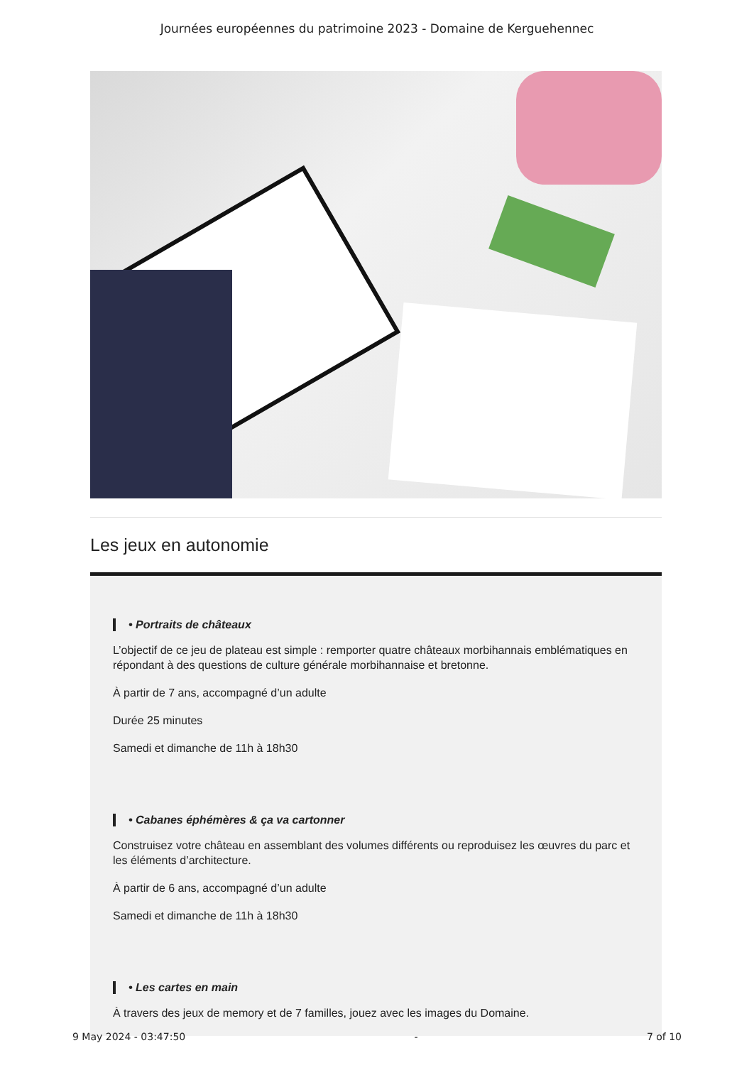Journées européennes du patrimoine 2023 - Domaine de Kerguehennec
Les jeux en autonomie
• Portraits de châteaux
L’objectif de ce jeu de plateau est simple : remporter quatre châteaux morbihannais emblématiques en répondant à des questions de culture générale morbihannaise et bretonne.
À partir de 7 ans, accompagné d’un adulte
Durée 25 minutes
Samedi et dimanche de 11h à 18h30
• Cabanes éphémères & ça va cartonner
Construisez votre château en assemblant des volumes différents ou reproduisez les œuvres du parc et les éléments d’architecture.
À partir de 6 ans, accompagné d’un adulte
Samedi et dimanche de 11h à 18h30
• Les cartes en main
À travers des jeux de memory et de 7 familles, jouez avec les images du Domaine.
9 May 2024 - 03:47:50 - 7 of 10